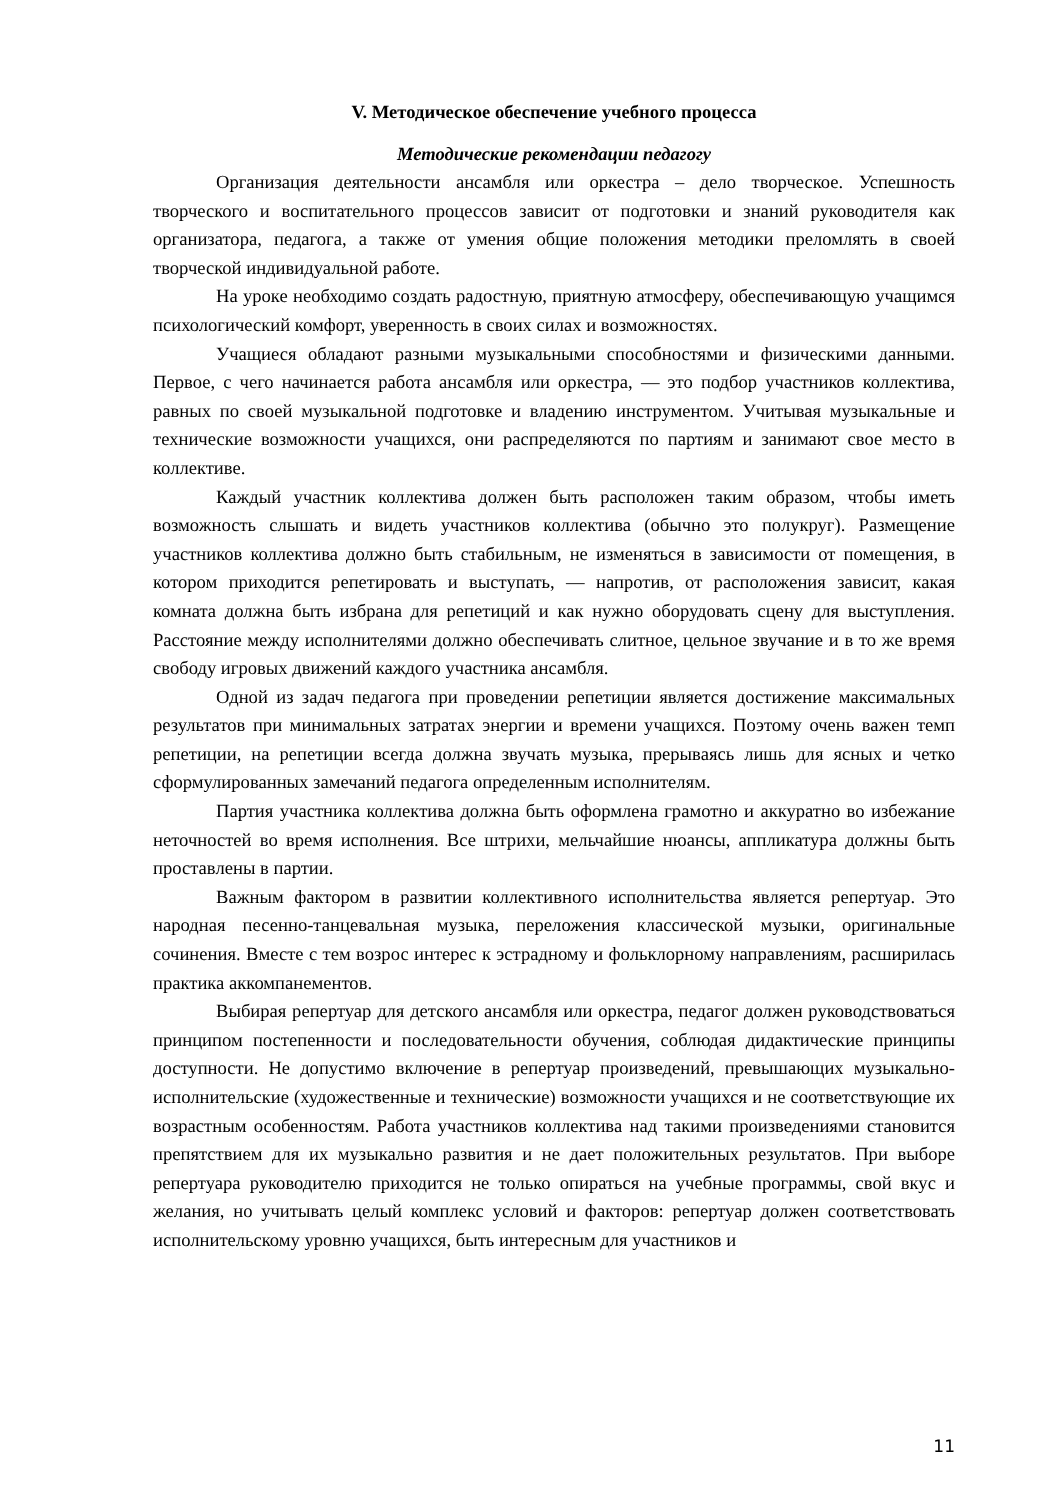V. Методическое обеспечение учебного процесса
Методические рекомендации педагогу
Организация деятельности ансамбля или оркестра – дело творческое. Успешность творческого и воспитательного процессов зависит от подготовки и знаний руководителя как организатора, педагога, а также от умения общие положения методики преломлять в своей творческой индивидуальной работе.
На уроке необходимо создать радостную, приятную атмосферу, обеспечивающую учащимся психологический комфорт, уверенность в своих силах и возможностях.
Учащиеся обладают разными музыкальными способностями и физическими данными. Первое, с чего начинается работа ансамбля или оркестра, — это подбор участников коллектива, равных по своей музыкальной подготовке и владению инструментом. Учитывая музыкальные и технические возможности учащихся, они распределяются по партиям и занимают свое место в коллективе.
Каждый участник коллектива должен быть расположен таким образом, чтобы иметь возможность слышать и видеть участников коллектива (обычно это полукруг). Размещение участников коллектива должно быть стабильным, не изменяться в зависимости от помещения, в котором приходится репетировать и выступать, — напротив, от расположения зависит, какая комната должна быть избрана для репетиций и как нужно оборудовать сцену для выступления. Расстояние между исполнителями должно обеспечивать слитное, цельное звучание и в то же время свободу игровых движений каждого участника ансамбля.
Одной из задач педагога при проведении репетиции является достижение максимальных результатов при минимальных затратах энергии и времени учащихся. Поэтому очень важен темп репетиции, на репетиции всегда должна звучать музыка, прерываясь лишь для ясных и четко сформулированных замечаний педагога определенным исполнителям.
Партия участника коллектива должна быть оформлена грамотно и аккуратно во избежание неточностей во время исполнения. Все штрихи, мельчайшие нюансы, аппликатура должны быть проставлены в партии.
Важным фактором в развитии коллективного исполнительства является репертуар. Это народная песенно-танцевальная музыка, переложения классической музыки, оригинальные сочинения. Вместе с тем возрос интерес к эстрадному и фольклорному направлениям, расширилась практика аккомпанементов.
Выбирая репертуар для детского ансамбля или оркестра, педагог должен руководствоваться принципом постепенности и последовательности обучения, соблюдая дидактические принципы доступности. Не допустимо включение в репертуар произведений, превышающих музыкально-исполнительские (художественные и технические) возможности учащихся и не соответствующие их возрастным особенностям. Работа участников коллектива над такими произведениями становится препятствием для их музыкально развития и не дает положительных результатов. При выборе репертуара руководителю приходится не только опираться на учебные программы, свой вкус и желания, но учитывать целый комплекс условий и факторов: репертуар должен соответствовать исполнительскому уровню учащихся, быть интересным для участников и
11